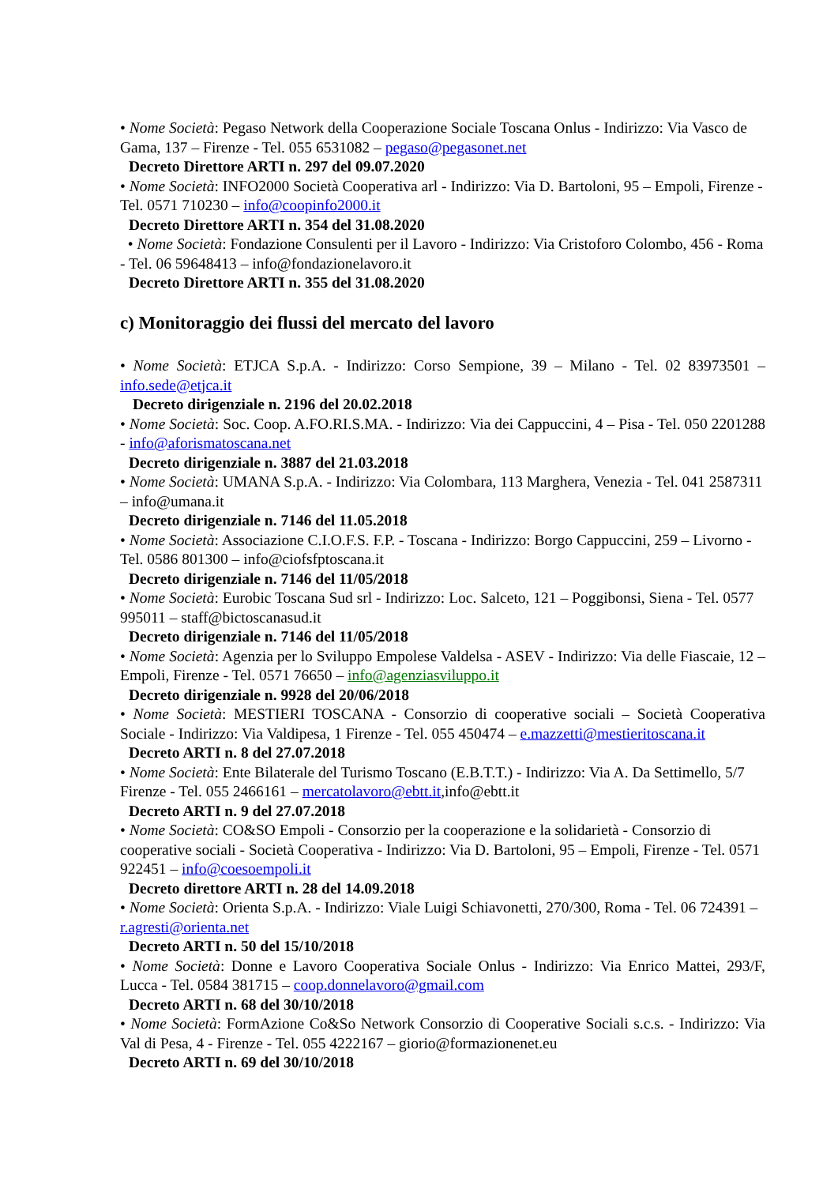• Nome Società: Pegaso Network della Cooperazione Sociale Toscana Onlus - Indirizzo: Via Vasco de Gama, 137 – Firenze - Tel. 055 6531082 – pegaso@pegasonet.net
Decreto Direttore ARTI n. 297 del 09.07.2020
• Nome Società: INFO2000 Società Cooperativa arl - Indirizzo: Via D. Bartoloni, 95 – Empoli, Firenze - Tel. 0571 710230 – info@coopinfo2000.it
Decreto Direttore ARTI n. 354 del 31.08.2020
• Nome Società: Fondazione Consulenti per il Lavoro - Indirizzo: Via Cristoforo Colombo, 456 - Roma - Tel. 06 59648413 – info@fondazionelavoro.it
Decreto Direttore ARTI n. 355 del 31.08.2020
c) Monitoraggio dei flussi del mercato del lavoro
• Nome Società: ETJCA S.p.A. - Indirizzo: Corso Sempione, 39 – Milano - Tel. 02 83973501 – info.sede@etjca.it
Decreto dirigenziale n. 2196 del 20.02.2018
• Nome Società: Soc. Coop. A.FO.RI.S.MA. - Indirizzo: Via dei Cappuccini, 4 – Pisa - Tel. 050 2201288 - info@aforismatoscana.net
Decreto dirigenziale n. 3887 del 21.03.2018
• Nome Società: UMANA S.p.A. - Indirizzo: Via Colombara, 113 Marghera, Venezia - Tel. 041 2587311 – info@umana.it
Decreto dirigenziale n. 7146 del 11.05.2018
• Nome Società: Associazione C.I.O.F.S. F.P. - Toscana - Indirizzo: Borgo Cappuccini, 259 – Livorno - Tel. 0586 801300 – info@ciofsfptoscana.it
Decreto dirigenziale n. 7146 del 11/05/2018
• Nome Società: Eurobic Toscana Sud srl - Indirizzo: Loc. Salceto, 121 – Poggibonsi, Siena - Tel. 0577 995011 – staff@bictoscanasud.it
Decreto dirigenziale n. 7146 del 11/05/2018
• Nome Società: Agenzia per lo Sviluppo Empolese Valdelsa - ASEV - Indirizzo: Via delle Fiascaie, 12 – Empoli, Firenze - Tel. 0571 76650 – info@agenziasviluppo.it
Decreto dirigenziale n. 9928 del 20/06/2018
• Nome Società: MESTIERI TOSCANA - Consorzio di cooperative sociali – Società Cooperativa Sociale - Indirizzo: Via Valdipesa, 1 Firenze - Tel. 055 450474 – e.mazzetti@mestieritoscana.it
Decreto ARTI n. 8 del 27.07.2018
• Nome Società: Ente Bilaterale del Turismo Toscano (E.B.T.T.) - Indirizzo: Via A. Da Settimello, 5/7 Firenze - Tel. 055 2466161 – mercatolavoro@ebtt.it,info@ebtt.it
Decreto ARTI n. 9 del 27.07.2018
• Nome Società: CO&SO Empoli - Consorzio per la cooperazione e la solidarietà - Consorzio di cooperative sociali - Società Cooperativa - Indirizzo: Via D. Bartoloni, 95 – Empoli, Firenze - Tel. 0571 922451 – info@coesoempoli.it
Decreto direttore ARTI n. 28 del 14.09.2018
• Nome Società: Orienta S.p.A. - Indirizzo: Viale Luigi Schiavonetti, 270/300, Roma - Tel. 06 724391 – r.agresti@orienta.net
Decreto ARTI n. 50 del 15/10/2018
• Nome Società: Donne e Lavoro Cooperativa Sociale Onlus - Indirizzo: Via Enrico Mattei, 293/F, Lucca - Tel. 0584 381715 – coop.donnelavoro@gmail.com
Decreto ARTI n. 68 del 30/10/2018
• Nome Società: FormAzione Co&So Network Consorzio di Cooperative Sociali s.c.s. - Indirizzo: Via Val di Pesa, 4 - Firenze - Tel. 055 4222167 – giorio@formazionenet.eu
Decreto ARTI n. 69 del 30/10/2018